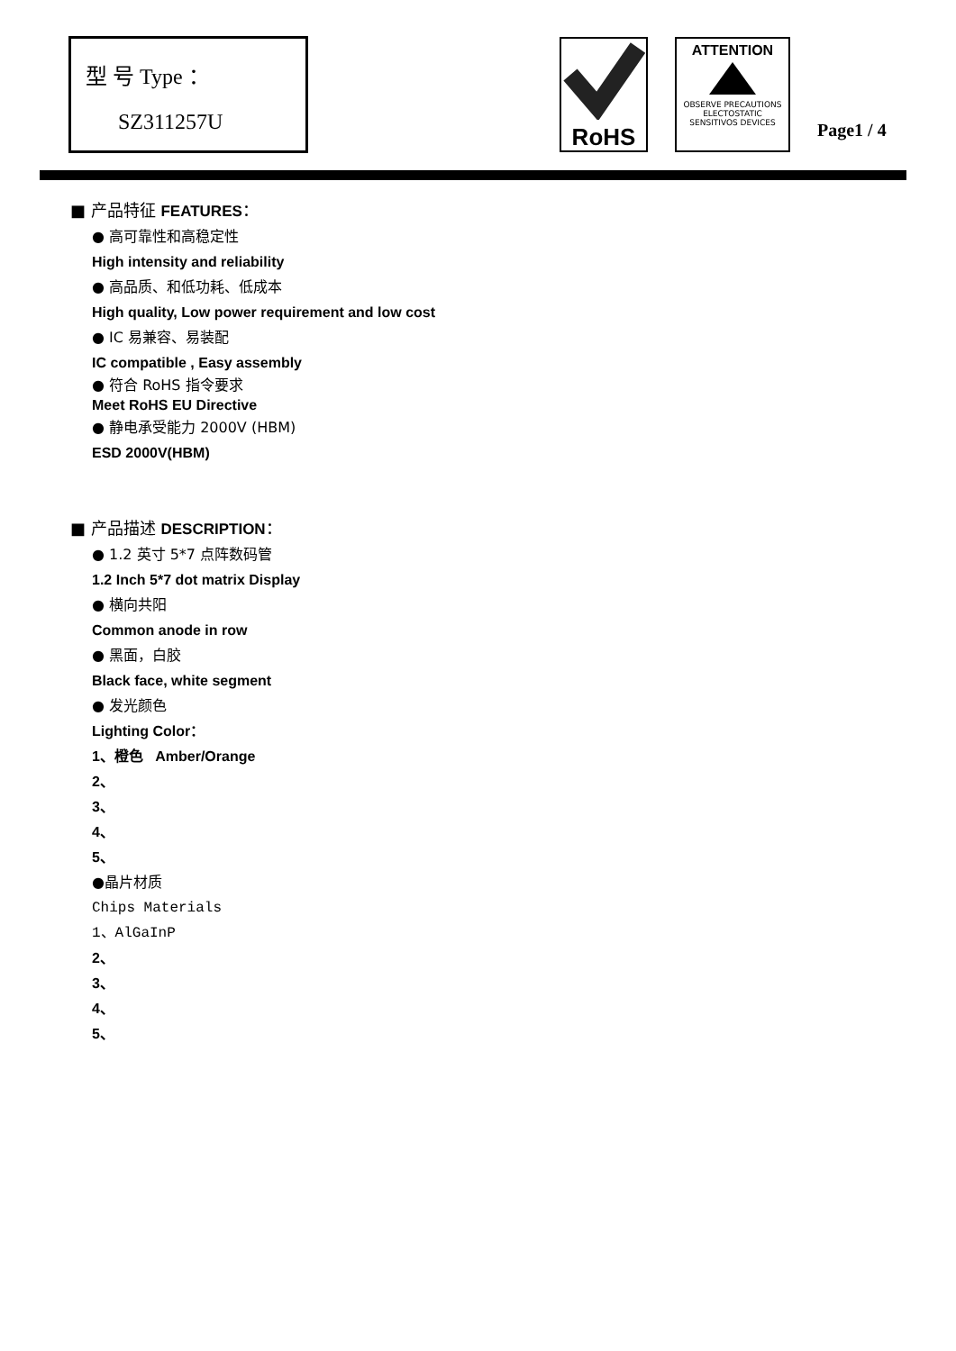型 号 Type ：
SZ311257U
RoHS
ATTENTION
OBSERVE PRECAUTIONS
ELECTOSTATIC
SENSITIVOS DEVICES
Page1 / 4
■ 产品特征 FEATURES：
● 高可靠性和高稳定性
High intensity and reliability
● 高品质、和低功耗、低成本
High quality, Low power requirement and low cost
● IC 易兼容、易装配
IC compatible , Easy assembly
● 符合 RoHS 指令要求
Meet RoHS EU Directive
● 静电承受能力 2000V (HBM)
ESD 2000V(HBM)
■ 产品描述 DESCRIPTION：
● 1.2 英寸 5*7 点阵数码管
1.2 Inch 5*7 dot matrix Display
● 横向共阳
Common anode in row
● 黑面，白胶
Black face, white segment
● 发光颜色
Lighting Color：
1、橙色 Amber/Orange
2、
3、
4、
5、
●晶片材质
Chips Materials
1、AlGaInP
2、
3、
4、
5、